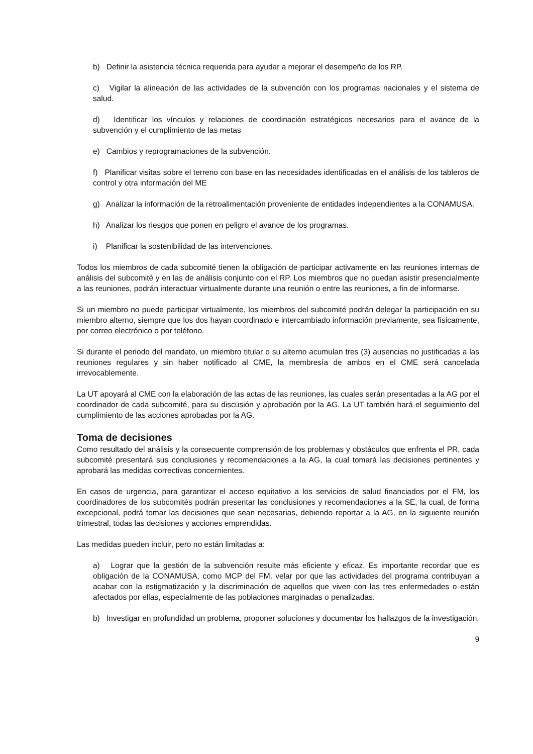b) Definir la asistencia técnica requerida para ayudar a mejorar el desempeño de los RP.
c) Vigilar la alineación de las actividades de la subvención con los programas nacionales y el sistema de salud.
d) Identificar los vínculos y relaciones de coordinación estratégicos necesarios para el avance de la subvención y el cumplimiento de las metas
e) Cambios y reprogramaciones de la subvención.
f) Planificar visitas sobre el terreno con base en las necesidades identificadas en el análisis de los tableros de control y otra información del ME
g) Analizar la información de la retroalimentación proveniente de entidades independientes a la CONAMUSA.
h) Analizar los riesgos que ponen en peligro el avance de los programas.
i) Planificar la sostenibilidad de las intervenciones.
Todos los miembros de cada subcomité tienen la obligación de participar activamente en las reuniones internas de análisis del subcomité y en las de análisis conjunto con el RP. Los miembros que no puedan asistir presencialmente a las reuniones, podrán interactuar virtualmente durante una reunión o entre las reuniones, a fin de informarse.
Si un miembro no puede participar virtualmente, los miembros del subcomité podrán delegar la participación en su miembro alterno, siempre que los dos hayan coordinado e intercambiado información previamente, sea físicamente, por correo electrónico o por teléfono.
Si durante el periodo del mandato, un miembro titular o su alterno acumulan tres (3) ausencias no justificadas a las reuniones regulares y sin haber notificado al CME, la membresía de ambos en el CME será cancelada irrevocablemente.
La UT apoyará al CME con la elaboración de las actas de las reuniones, las cuales serán presentadas a la AG por el coordinador de cada subcomité, para su discusión y aprobación por la AG. La UT también hará el seguimiento del cumplimiento de las acciones aprobadas por la AG.
Toma de decisiones
Como resultado del análisis y la consecuente comprensión de los problemas y obstáculos que enfrenta el PR, cada subcomité presentará sus conclusiones y recomendaciones a la AG, la cual tomará las decisiones pertinentes y aprobará las medidas correctivas concernientes.
En casos de urgencia, para garantizar el acceso equitativo a los servicios de salud financiados por el FM, los coordinadores de los subcomités podrán presentar las conclusiones y recomendaciones a la SE, la cual, de forma excepcional, podrá tomar las decisiones que sean necesarias, debiendo reportar a la AG, en la siguiente reunión trimestral, todas las decisiones y acciones emprendidas.
Las medidas pueden incluir, pero no están limitadas a:
a) Lograr que la gestión de la subvención resulte más eficiente y eficaz. Es importante recordar que es obligación de la CONAMUSA, como MCP del FM, velar por que las actividades del programa contribuyan a acabar con la estigmatización y la discriminación de aquellos que viven con las tres enfermedades o están afectados por ellas, especialmente de las poblaciones marginadas o penalizadas.
b) Investigar en profundidad un problema, proponer soluciones y documentar los hallazgos de la investigación.
9